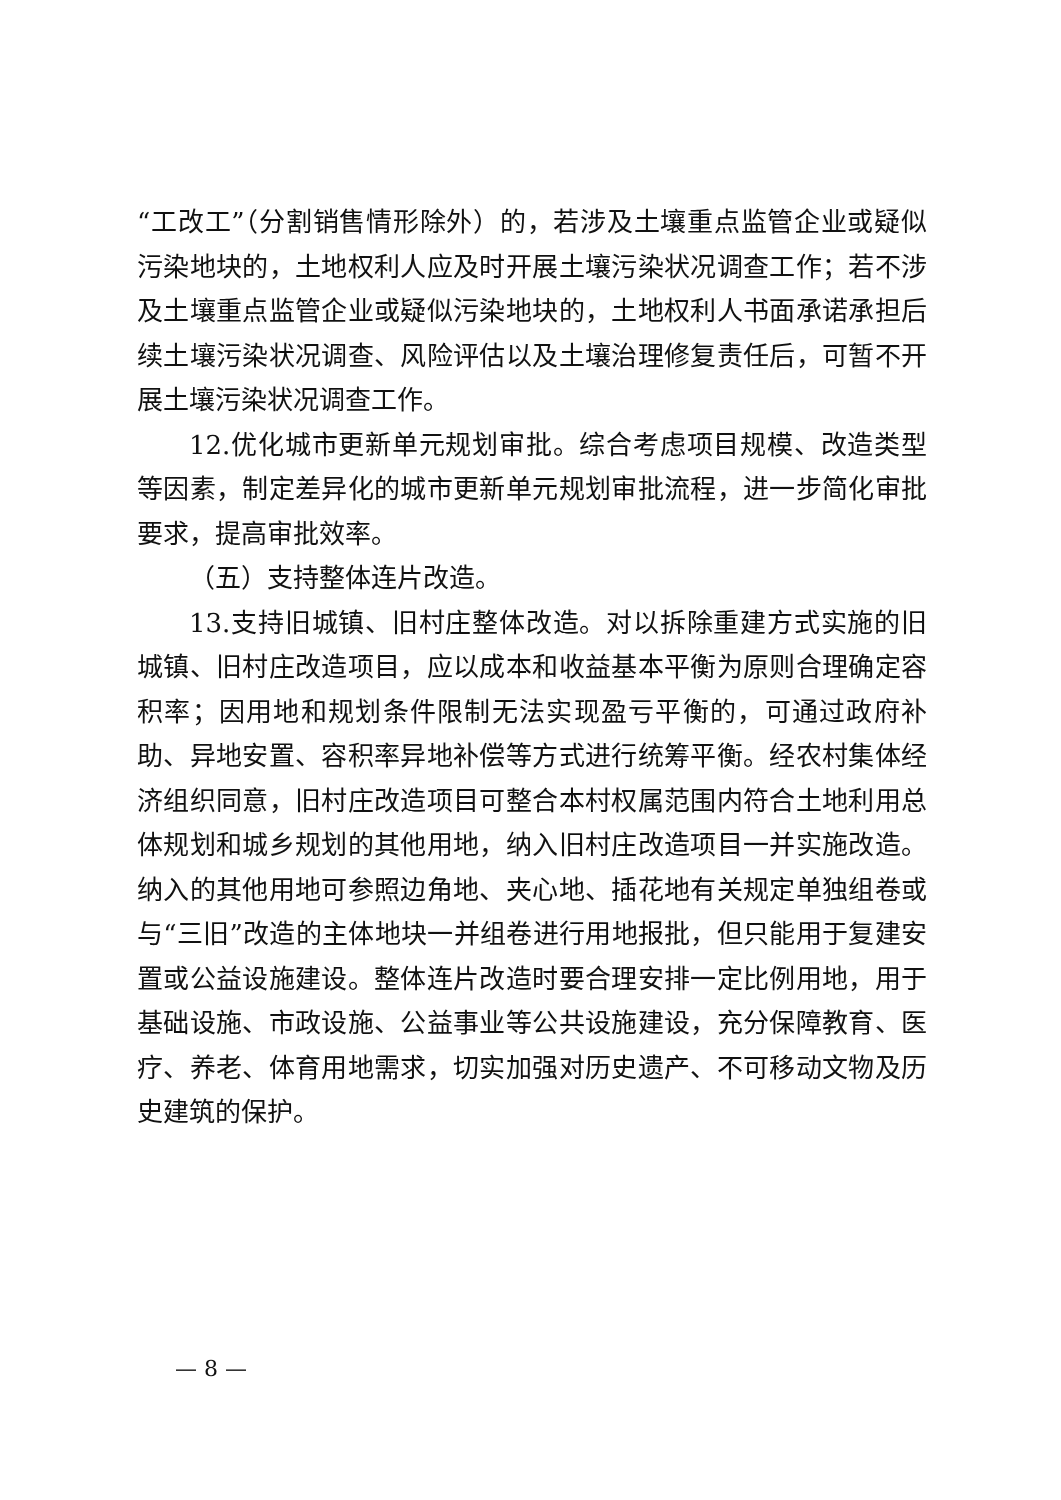“工改工”（分割销售情形除外）的，若涉及土壤重点监管企业或疑似污染地块的，土地权利人应及时开展土壤污染状况调查工作；若不涉及土壤重点监管企业或疑似污染地块的，土地权利人书面承诺承担后续土壤污染状况调查、风险评估以及土壤治理修复责任后，可暂不开展土壤污染状况调查工作。
12.优化城市更新单元规划审批。综合考虑项目规模、改造类型等因素，制定差异化的城市更新单元规划审批流程，进一步简化审批要求，提高审批效率。
（五）支持整体连片改造。
13.支持旧城镇、旧村庄整体改造。对以拆除重建方式实施的旧城镇、旧村庄改造项目，应以成本和收益基本平衡为原则合理确定容积率；因用地和规划条件限制无法实现盈亏平衡的，可通过政府补助、异地安置、容积率异地补偿等方式进行统筹平衡。经农村集体经济组织同意，旧村庄改造项目可整合本村权属范围内符合土地利用总体规划和城乡规划的其他用地，纳入旧村庄改造项目一并实施改造。纳入的其他用地可参照边角地、夹心地、插花地有关规定单独组卷或与“三旧”改造的主体地块一并组卷进行用地报批，但只能用于复建安置或公益设施建设。整体连片改造时要合理安排一定比例用地，用于基础设施、市政设施、公益事业等公共设施建设，充分保障教育、医疗、养老、体育用地需求，切实加强对历史遗产、不可移动文物及历史建筑的保护。
— 8 —